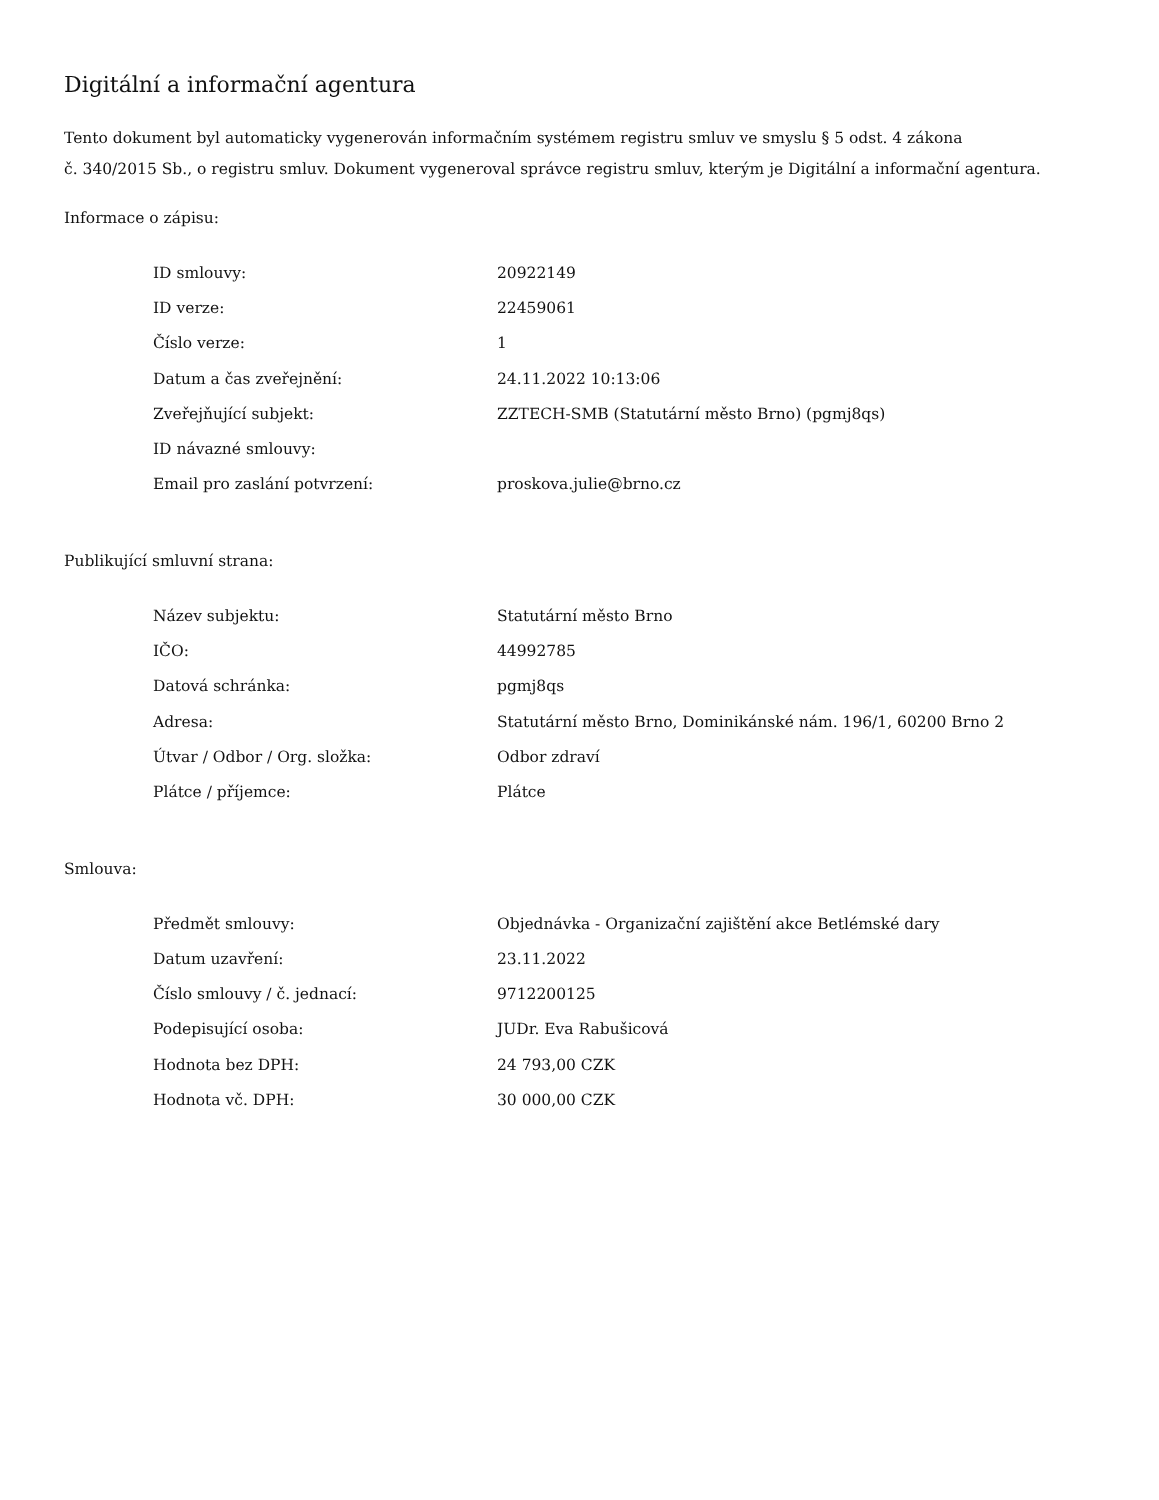Digitální a informační agentura
Tento dokument byl automaticky vygenerován informačním systémem registru smluv ve smyslu § 5 odst. 4 zákona
č. 340/2015 Sb., o registru smluv. Dokument vygeneroval správce registru smluv, kterým je Digitální a informační agentura.
Informace o zápisu:
| ID smlouvy: | 20922149 |
| ID verze: | 22459061 |
| Číslo verze: | 1 |
| Datum a čas zveřejnění: | 24.11.2022 10:13:06 |
| Zveřejňující subjekt: | ZZTECH-SMB (Statutární město Brno) (pgmj8qs) |
| ID návazné smlouvy: | |
| Email pro zaslání potvrzení: | proskova.julie@brno.cz |
Publikující smluvní strana:
| Název subjektu: | Statutární město Brno |
| IČO: | 44992785 |
| Datová schránka: | pgmj8qs |
| Adresa: | Statutární město Brno, Dominikánské nám. 196/1, 60200 Brno 2 |
| Útvar / Odbor / Org. složka: | Odbor zdraví |
| Plátce / příjemce: | Plátce |
Smlouva:
| Předmět smlouvy: | Objednávka - Organizační zajištění akce Betlémské dary |
| Datum uzavření: | 23.11.2022 |
| Číslo smlouvy / č. jednací: | 9712200125 |
| Podepisující osoba: | JUDr. Eva Rabušicová |
| Hodnota bez DPH: | 24 793,00 CZK |
| Hodnota vč. DPH: | 30 000,00 CZK |